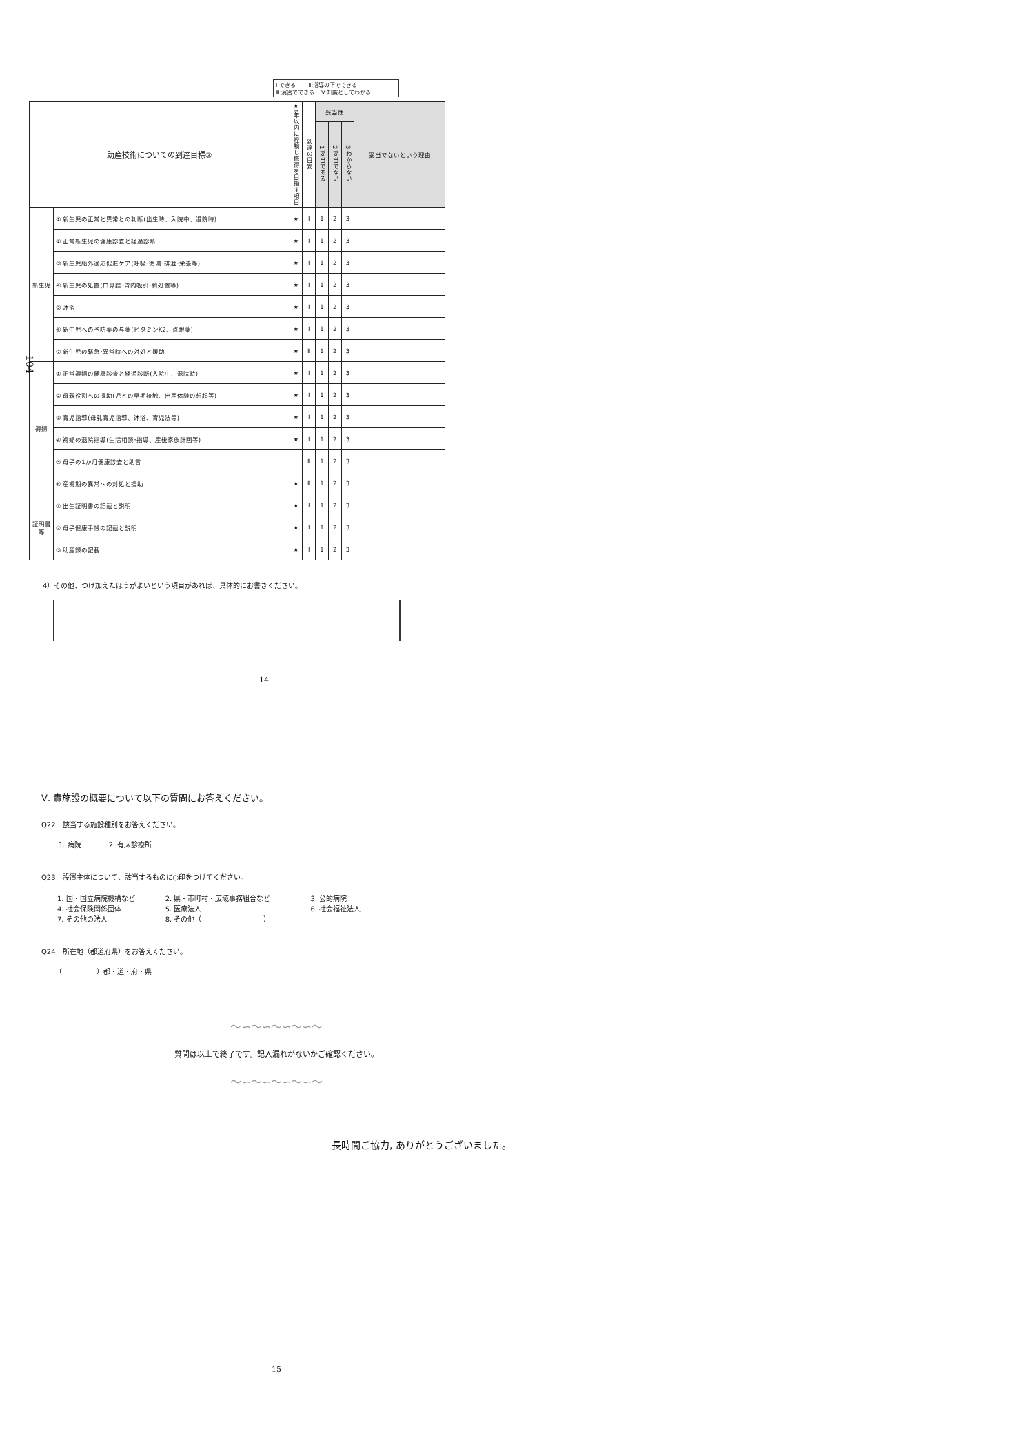104
Ⅰ:できる　　 Ⅱ:指導の下でできる
Ⅲ:演習でできる　Ⅳ:知識としてわかる
| 助産技術についての到達目標② | | ★1年以内に経験し修得を目指す項目 | 到達の目安 | 妥当性 | | | 妥当でないという理由 |
| --- | --- | --- | --- | --- | --- | --- | --- |
| | | | | 1 妥当である | 2 妥当でない | 3 わからない | |
| 新生児 | ① 新生児の正常と異常との判断(出生時、入院中、退院時) | ★ | Ⅰ | 1 | 2 | 3 | |
| | ② 正常新生児の健康診査と経過診断 | ★ | Ⅰ | 1 | 2 | 3 | |
| | ③ 新生児胎外適応促進ケア(呼吸･循環･排泄･栄養等) | ★ | Ⅰ | 1 | 2 | 3 | |
| | ④ 新生児の処置(口鼻腔･胃内吸引･臍処置等) | ★ | Ⅰ | 1 | 2 | 3 | |
| | ⑤ 沐浴 | ★ | Ⅰ | 1 | 2 | 3 | |
| | ⑥ 新生児への予防薬の与薬(ビタミンK2、点眼薬) | ★ | Ⅰ | 1 | 2 | 3 | |
| | ⑦ 新生児の緊急･異常時への対処と援助 | ★ | Ⅱ | 1 | 2 | 3 | |
| 褥婦 | ① 正常褥婦の健康診査と経過診断(入院中、退院時) | ★ | Ⅰ | 1 | 2 | 3 | |
| | ② 母親役割への援助(児との早期接触、出産体験の想起等) | ★ | Ⅰ | 1 | 2 | 3 | |
| | ③ 育児指導(母乳育児指導、沐浴、育児法等) | ★ | Ⅰ | 1 | 2 | 3 | |
| | ④ 褥婦の退院指導(生活相談･指導、産後家族計画等) | ★ | Ⅰ | 1 | 2 | 3 | |
| | ⑤ 母子の1か月健康診査と助言 | | Ⅱ | 1 | 2 | 3 | |
| | ⑥ 産褥期の異常への対処と援助 | ★ | Ⅱ | 1 | 2 | 3 | |
| 証明書 等 | ① 出生証明書の記載と説明 | ★ | Ⅰ | 1 | 2 | 3 | |
| | ② 母子健康手帳の記載と説明 | ★ | Ⅰ | 1 | 2 | 3 | |
| | ③ 助産録の記載 | ★ | Ⅰ | 1 | 2 | 3 | |
4）その他、つけ加えたほうがよいという項目があれば、具体的にお書きください。
14
Ⅴ. 貴施設の概要について以下の質問にお答えください。
Q22　該当する施設種別をお答えください。
1. 病院　　　　2. 有床診療所
Q23　設置主体について、該当するものに○印をつけてください。
| 1. 国・国立病院機構など | 2. 県・市町村・広域事務組合など | 3. 公的病院 |
| 4. 社会保険関係団体 | 5. 医療法人 | 6. 社会福祉法人 |
| 7. その他の法人 | 8. その他（ ） | |
Q24　所在地（都道府県）をお答えください。
（　　　　　）都・道・府・県
〜∽〜∽〜∽〜∽〜
質問は以上で終了です。記入漏れがないかご確認ください。
〜∽〜∽〜∽〜∽〜
長時間ご協力, ありがとうございました。
15